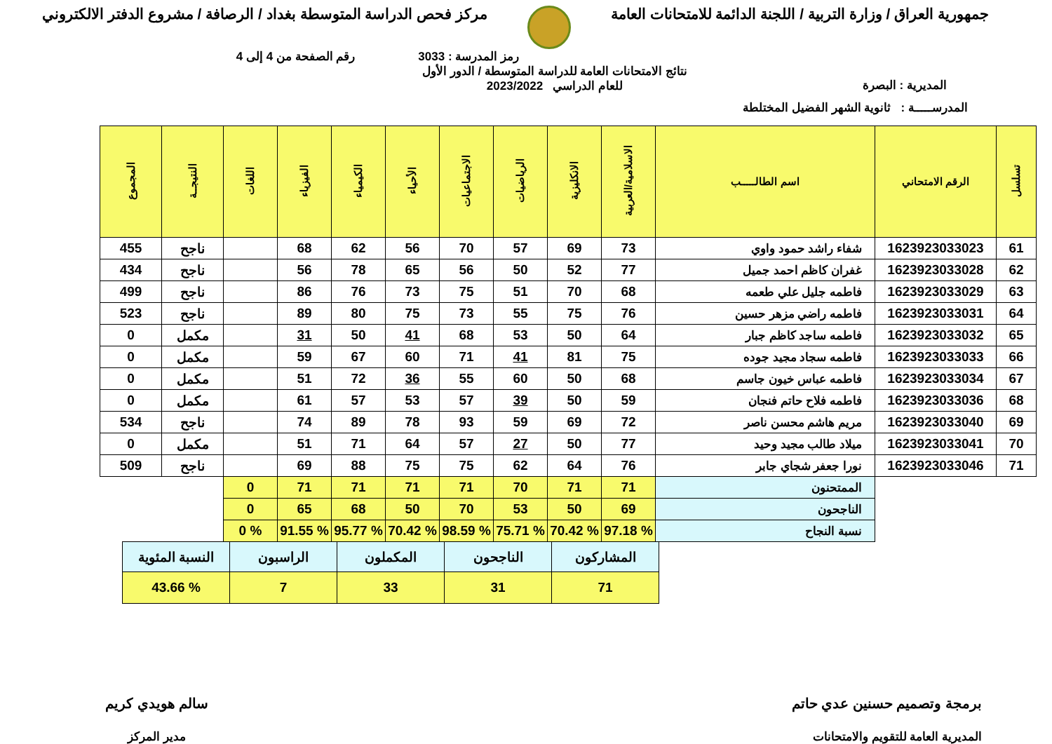جمهورية العراق / وزارة التربية / اللجنة الدائمة للامتحانات العامة
مركز فحص الدراسة المتوسطة بغداد / الرصافة / مشروع الدفتر الالكتروني
رمز المدرسة : 3033 رقم الصفحة من 4 إلى 4
المديرية : البصرة نتائج الامتحانات العامة للدراسة المتوسطة / الدور الأول
للعام الدراسي 2023/2022
المدرســـــة : ثانوية الشهر الفضيل المختلطة
| تسلسل | الرقم الامتحاني | اسم الطالـــــب | الاسلامية/العربية | الانكليزية | الرياضيات | الاجتماعيات | الأحياء | الكيمياء | الفيزياء | اللغات | النتيجــة | المجموع |
| --- | --- | --- | --- | --- | --- | --- | --- | --- | --- | --- | --- | --- |
| 61 | 1623923033023 | شفاء راشد حمود واوي | 73 | 69 | 57 | 70 | 56 | 62 | 68 | | ناجح | 455 |
| 62 | 1623923033028 | غفران كاظم احمد جميل | 77 | 52 | 50 | 56 | 65 | 78 | 56 | | ناجح | 434 |
| 63 | 1623923033029 | فاطمه جليل علي طعمه | 68 | 70 | 51 | 75 | 73 | 76 | 86 | | ناجح | 499 |
| 64 | 1623923033031 | فاطمه راضي مزهر حسين | 76 | 75 | 55 | 73 | 75 | 80 | 89 | | ناجح | 523 |
| 65 | 1623923033032 | فاطمه ساجد كاظم جبار | 64 | 50 | 53 | 68 | 41 | 50 | 31 | | مكمل | 0 |
| 66 | 1623923033033 | فاطمه سجاد مجيد جوده | 75 | 81 | 41 | 71 | 60 | 67 | 59 | | مكمل | 0 |
| 67 | 1623923033034 | فاطمه عباس خيون جاسم | 68 | 50 | 60 | 55 | 36 | 72 | 51 | | مكمل | 0 |
| 68 | 1623923033036 | فاطمه فلاح حاتم فنجان | 59 | 50 | 39 | 57 | 53 | 57 | 61 | | مكمل | 0 |
| 69 | 1623923033040 | مريم هاشم محسن ناصر | 72 | 69 | 59 | 93 | 78 | 89 | 74 | | ناجح | 534 |
| 70 | 1623923033041 | ميلاد طالب مجيد وحيد | 77 | 50 | 27 | 57 | 64 | 71 | 51 | | مكمل | 0 |
| 71 | 1623923033046 | نورا جعفر شجاي جابر | 76 | 64 | 62 | 75 | 75 | 88 | 69 | | ناجح | 509 |
| | | الممتحنون | 71 | 71 | 70 | 71 | 71 | 71 | 71 | 0 | | |
| | | الناجحون | 69 | 50 | 53 | 70 | 50 | 68 | 65 | 0 | | |
| | | نسبة النجاح | % 97.18 | % 70.42 | % 75.71 | % 98.59 | % 70.42 | % 95.77 | % 91.55 | % 0 | | |
| المشاركون | الناجحون | المكملون | الراسبون | النسبة المئوية |
| 71 | 31 | 33 | 7 | % 43.66 |
برمجة وتصميم حسنين عدي حاتم
المديرية العامة للتقويم والامتحانات
سالم هويدي كريم
مدير المركز